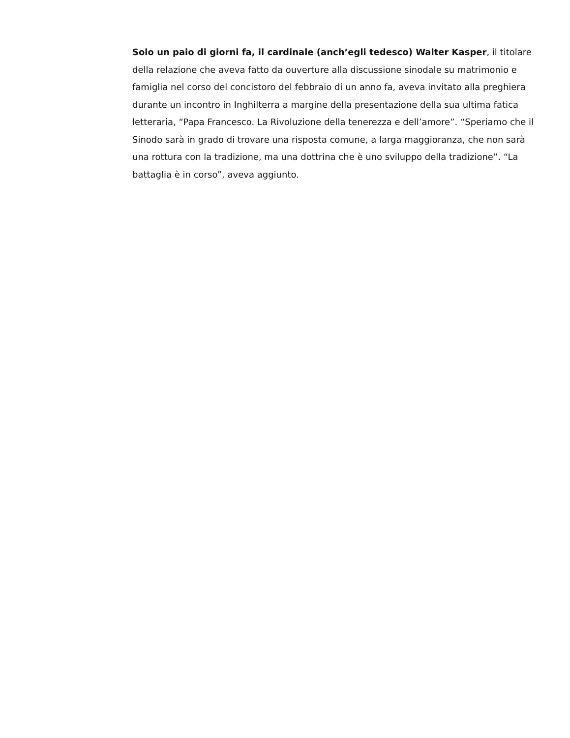Solo un paio di giorni fa, il cardinale (anch’egli tedesco) Walter Kasper, il titolare della relazione che aveva fatto da ouverture alla discussione sinodale su matrimonio e famiglia nel corso del concistoro del febbraio di un anno fa, aveva invitato alla preghiera durante un incontro in Inghilterra a margine della presentazione della sua ultima fatica letteraria, “Papa Francesco. La Rivoluzione della tenerezza e dell’amore”. “Speriamo che il Sinodo sarà in grado di trovare una risposta comune, a larga maggioranza, che non sarà una rottura con la tradizione, ma una dottrina che è uno sviluppo della tradizione”. “La battaglia è in corso”, aveva aggiunto.